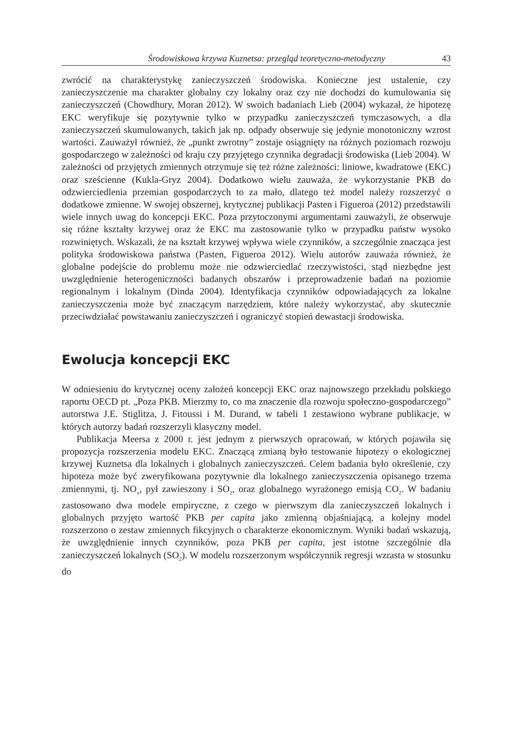Środowiskowa krzywa Kuznetsa: przegląd teoretyczno-metodyczny 43
zwrócić na charakterystykę zanieczyszczeń środowiska. Konieczne jest ustalenie, czy zanieczyszczenie ma charakter globalny czy lokalny oraz czy nie dochodzi do kumulowania się zanieczyszczeń (Chowdhury, Moran 2012). W swoich badaniach Lieb (2004) wykazał, że hipotezę EKC weryfikuje się pozytywnie tylko w przypadku zanieczyszczeń tymczasowych, a dla zanieczyszczeń skumulowanych, takich jak np. odpady obserwuje się jedynie monotoniczny wzrost wartości. Zauważył również, że „punkt zwrotny” zostaje osiągnięty na różnych poziomach rozwoju gospodarczego w zależności od kraju czy przyjętego czynnika degradacji środowiska (Lieb 2004). W zależności od przyjętych zmiennych otrzymuje się też różne zależności: liniowe, kwadratowe (EKC) oraz sześcienne (Kukla-Gryz 2004). Dodatkowo wielu zauważa, że wykorzystanie PKB do odzwierciedlenia przemian gospodarczych to za mało, dlatego też model należy rozszerzyć o dodatkowe zmienne. W swojej obszernej, krytycznej publikacji Pasten i Figueroa (2012) przedstawili wiele innych uwag do koncepcji EKC. Poza przytoczonymi argumentami zauważyli, że obserwuje się różne kształty krzywej oraz że EKC ma zastosowanie tylko w przypadku państw wysoko rozwiniętych. Wskazali, że na kształt krzywej wpływa wiele czynników, a szczególnie znacząca jest polityka środowiskowa państwa (Pasten, Figueroa 2012). Wielu autorów zauważa również, że globalne podejście do problemu może nie odzwierciedlać rzeczywistości, stąd niezbędne jest uwzględnienie heterogeniczności badanych obszarów i przeprowadzenie badań na poziomie regionalnym i lokalnym (Dinda 2004). Identyfikacja czynników odpowiadających za lokalne zanieczyszczenia może być znaczącym narzędziem, które należy wykorzystać, aby skutecznie przeciwdziałać powstawaniu zanieczyszczeń i ograniczyć stopień dewastacji środowiska.
Ewolucja koncepcji EKC
W odniesieniu do krytycznej oceny założeń koncepcji EKC oraz najnowszego przekładu polskiego raportu OECD pt. „Poza PKB. Mierzmy to, co ma znaczenie dla rozwoju społeczno-gospodarczego” autorstwa J.E. Stiglitza, J. Fitoussi i M. Durand, w tabeli 1 zestawiono wybrane publikacje, w których autorzy badań rozszerzyli klasyczny model.
Publikacja Meersa z 2000 r. jest jednym z pierwszych opracowań, w których pojawiła się propozycja rozszerzenia modelu EKC. Znaczącą zmianą było testowanie hipotezy o ekologicznej krzywej Kuznetsa dla lokalnych i globalnych zanieczyszczeń. Celem badania było określenie, czy hipoteza może być zweryfikowana pozytywnie dla lokalnego zanieczyszczenia opisanego trzema zmiennymi, tj. NO<sub>x</sub>, pył zawieszony i SO<sub>2</sub>, oraz globalnego wyrażonego emisją CO<sub>2</sub>. W badaniu zastosowano dwa modele empiryczne, z czego w pierwszym dla zanieczyszczeń lokalnych i globalnych przyjęto wartość PKB per capita jako zmienną objaśniającą, a kolejny model rozszerzono o zestaw zmiennych fikcyjnych o charakterze ekonomicznym. Wyniki badań wskazują, że uwzględnienie innych czynników, poza PKB per capita, jest istotne szczególnie dla zanieczyszczeń lokalnych (SO<sub>2</sub>). W modelu rozszerzonym współczynnik regresji wzrasta w stosunku do